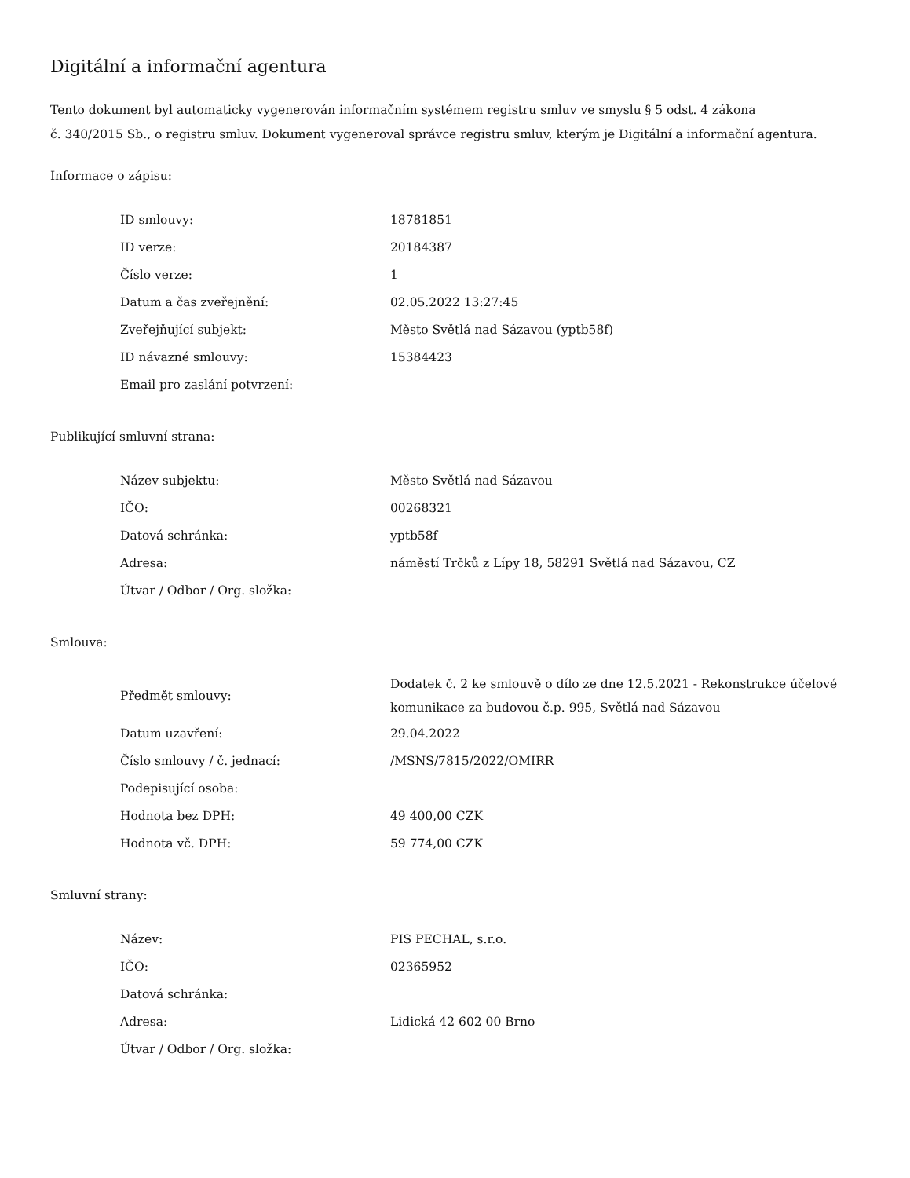Digitální a informační agentura
Tento dokument byl automaticky vygenerován informačním systémem registru smluv ve smyslu § 5 odst. 4 zákona
č. 340/2015 Sb., o registru smluv. Dokument vygeneroval správce registru smluv, kterým je Digitální a informační agentura.
Informace o zápisu:
| ID smlouvy: | 18781851 |
| ID verze: | 20184387 |
| Číslo verze: | 1 |
| Datum a čas zveřejnění: | 02.05.2022 13:27:45 |
| Zveřejňující subjekt: | Město Světlá nad Sázavou (yptb58f) |
| ID návazné smlouvy: | 15384423 |
| Email pro zaslání potvrzení: | |
Publikující smluvní strana:
| Název subjektu: | Město Světlá nad Sázavou |
| IČO: | 00268321 |
| Datová schránka: | yptb58f |
| Adresa: | náměstí Trčků z Lípy 18, 58291 Světlá nad Sázavou, CZ |
| Útvar / Odbor / Org. složka: | |
Smlouva:
| Předmět smlouvy: | Dodatek č. 2 ke smlouvě o dílo ze dne 12.5.2021 - Rekonstrukce účelové komunikace za budovou č.p. 995, Světlá nad Sázavou |
| Datum uzavření: | 29.04.2022 |
| Číslo smlouvy / č. jednací: | /MSNS/7815/2022/OMIRR |
| Podepisující osoba: | |
| Hodnota bez DPH: | 49 400,00 CZK |
| Hodnota vč. DPH: | 59 774,00 CZK |
Smluvní strany:
| Název: | PIS PECHAL, s.r.o. |
| IČO: | 02365952 |
| Datová schránka: | |
| Adresa: | Lidická 42 602 00 Brno |
| Útvar / Odbor / Org. složka: | |